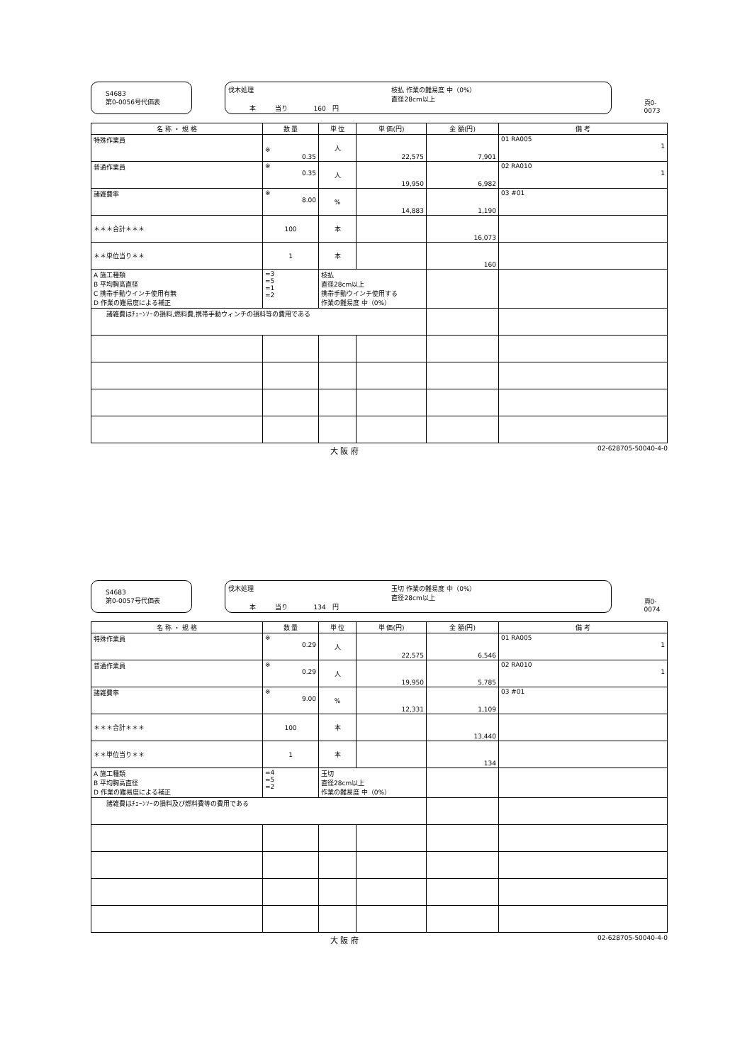S4683
第0-0056号代価表
伐木処理 枝払 作業の難易度 中（0%）
直径28cm以上 本　　　当り　　　　160　円
頁0-0073
| 名 称 ・ 規 格 | 数 量 | 単 位 | 単 価(円) | 金 額(円) | 備 考 |
| --- | --- | --- | --- | --- | --- |
| 特殊作業員 | ※ 0.35 | 人 | 22,575 | 7,901 | 01 RA005 1 |
| 普通作業員 | ※ 0.35 | 人 | 19,950 | 6,982 | 02 RA010 1 |
| 諸雑費率 | ※ 8.00 | % | 14,883 | 1,190 | 03 #01 |
| ＊＊＊合計＊＊＊ | 100 | 本 | | 16,073 | |
| ＊＊単位当り＊＊ | 1 | 本 | | 160 | |
| A 施工種類 B 平均胸高直径 C 携帯手動ウインチ使用有無 D 作業の難易度による補正 | =3 =5 =1 =2 | 枝払 直径28cm以上 携帯手動ウインチ使用する 作業の難易度 中（0%） | | | |
| 諸雑費はﾁｪｰﾝｿｰの損料,燃料費,携帯手動ウィンチの損料等の費用である | | | | | |
大 阪 府 02-628705-50040-4-0
S4683
第0-0057号代価表
伐木処理 玉切 作業の難易度 中（0%）
直径28cm以上 本　　　当り　　　　134　円
頁0-0074
| 名 称 ・ 規 格 | 数 量 | 単 位 | 単 価(円) | 金 額(円) | 備 考 |
| --- | --- | --- | --- | --- | --- |
| 特殊作業員 | ※ 0.29 | 人 | 22,575 | 6,546 | 01 RA005 1 |
| 普通作業員 | ※ 0.29 | 人 | 19,950 | 5,785 | 02 RA010 1 |
| 諸雑費率 | ※ 9.00 | % | 12,331 | 1,109 | 03 #01 |
| ＊＊＊合計＊＊＊ | 100 | 本 | | 13,440 | |
| ＊＊単位当り＊＊ | 1 | 本 | | 134 | |
| A 施工種類 B 平均胸高直径 D 作業の難易度による補正 | =4 =5 =2 | 玉切 直径28cm以上 作業の難易度 中（0%） | | | |
| 諸雑費はﾁｪｰﾝｿｰの損料及び燃料費等の費用である | | | | | |
大 阪 府 02-628705-50040-4-0